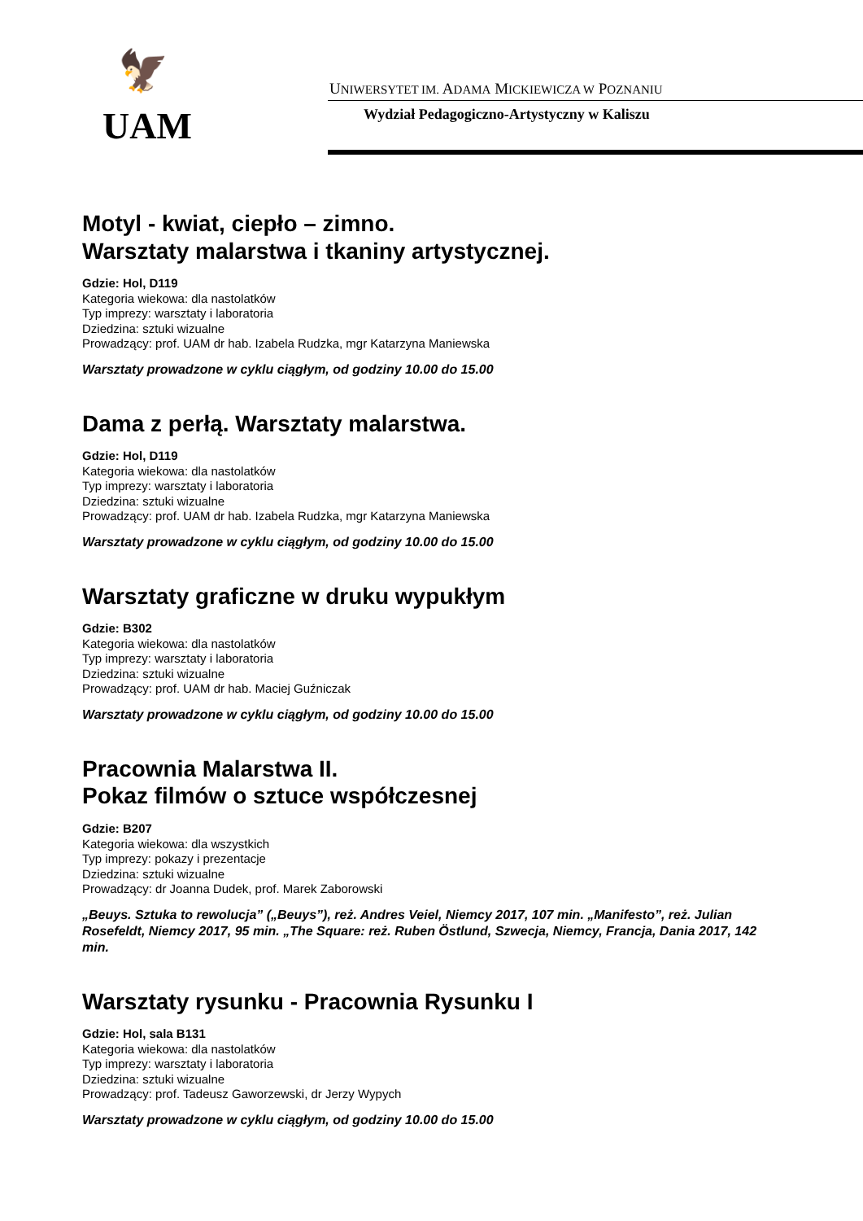🦅
UAM
UNIWERSYTET IM. ADAMA MICKIEWICZA W POZNANIU
Wydział Pedagogiczno-Artystyczny w Kaliszu
Motyl - kwiat, ciepło – zimno.
Warsztaty malarstwa i tkaniny artystycznej.
Gdzie: Hol, D119
Kategoria wiekowa: dla nastolatków
Typ imprezy: warsztaty i laboratoria
Dziedzina: sztuki wizualne
Prowadzący: prof. UAM dr hab. Izabela Rudzka, mgr Katarzyna Maniewska
Warsztaty prowadzone w cyklu ciągłym, od godziny 10.00 do 15.00
Dama z perłą. Warsztaty malarstwa.
Gdzie: Hol, D119
Kategoria wiekowa: dla nastolatków
Typ imprezy: warsztaty i laboratoria
Dziedzina: sztuki wizualne
Prowadzący: prof. UAM dr hab. Izabela Rudzka, mgr Katarzyna Maniewska
Warsztaty prowadzone w cyklu ciągłym, od godziny 10.00 do 15.00
Warsztaty graficzne w druku wypukłym
Gdzie: B302
Kategoria wiekowa: dla nastolatków
Typ imprezy: warsztaty i laboratoria
Dziedzina: sztuki wizualne
Prowadzący: prof. UAM dr hab. Maciej Guźniczak
Warsztaty prowadzone w cyklu ciągłym, od godziny 10.00 do 15.00
Pracownia Malarstwa II.
Pokaz filmów o sztuce współczesnej
Gdzie: B207
Kategoria wiekowa: dla wszystkich
Typ imprezy: pokazy i prezentacje
Dziedzina: sztuki wizualne
Prowadzący: dr Joanna Dudek, prof. Marek Zaborowski
„Beuys. Sztuka to rewolucja” („Beuys”), reż. Andres Veiel, Niemcy 2017, 107 min. „Manifesto”, reż. Julian Rosefeldt, Niemcy 2017, 95 min. „The Square: reż. Ruben Östlund, Szwecja, Niemcy, Francja, Dania 2017, 142 min.
Warsztaty rysunku - Pracownia Rysunku I
Gdzie: Hol, sala B131
Kategoria wiekowa: dla nastolatków
Typ imprezy: warsztaty i laboratoria
Dziedzina: sztuki wizualne
Prowadzący: prof. Tadeusz Gaworzewski, dr Jerzy Wypych
Warsztaty prowadzone w cyklu ciągłym, od godziny 10.00 do 15.00